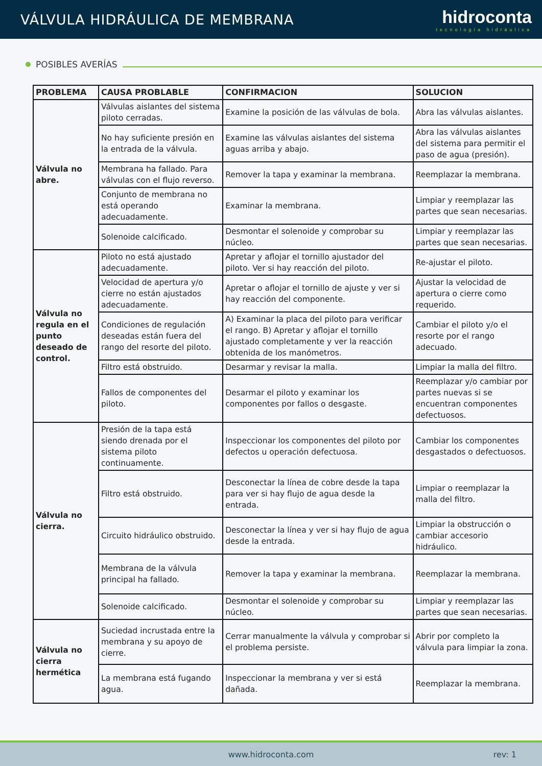VÁLVULA HIDRÁULICA DE MEMBRANA
hidroconta
tecnología hidráulica
POSIBLES AVERÍAS
| PROBLEMA | CAUSA PROBLABLE | CONFIRMACION | SOLUCION |
| --- | --- | --- | --- |
| Válvula no abre. | Válvulas aislantes del sistema piloto cerradas. | Examine la posición de las válvulas de bola. | Abra las válvulas aislantes. |
| | No hay suficiente presión en la entrada de la válvula. | Examine las válvulas aislantes del sistema aguas arriba y abajo. | Abra las válvulas aislantes del sistema para permitir el paso de agua (presión). |
| | Membrana ha fallado. Para válvulas con el flujo reverso. | Remover la tapa y examinar la membrana. | Reemplazar la membrana. |
| | Conjunto de membrana no está operando adecuadamente. | Examinar la membrana. | Limpiar y reemplazar las partes que sean necesarias. |
| | Solenoide calcificado. | Desmontar el solenoide y comprobar su núcleo. | Limpiar y reemplazar las partes que sean necesarias. |
| Válvula no regula en el punto deseado de control. | Piloto no está ajustado adecuadamente. | Apretar y aflojar el tornillo ajustador del piloto. Ver si hay reacción del piloto. | Re-ajustar el piloto. |
| | Velocidad de apertura y/o cierre no están ajustados adecuadamente. | Apretar o aflojar el tornillo de ajuste y ver si hay reacción del componente. | Ajustar la velocidad de apertura o cierre como requerido. |
| | Condiciones de regulación deseadas están fuera del rango del resorte del piloto. | A) Examinar la placa del piloto para verificar el rango. B) Apretar y aflojar el tornillo ajustado completamente y ver la reacción obtenida de los manómetros. | Cambiar el piloto y/o el resorte por el rango adecuado. |
| | Filtro está obstruido. | Desarmar y revisar la malla. | Limpiar la malla del filtro. |
| | Fallos de componentes del piloto. | Desarmar el piloto y examinar los componentes por fallos o desgaste. | Reemplazar y/o cambiar por partes nuevas si se encuentran componentes defectuosos. |
| Válvula no cierra. | Presión de la tapa está siendo drenada por el sistema piloto continuamente. | Inspeccionar los componentes del piloto por defectos u operación defectuosa. | Cambiar los componentes desgastados o defectuosos. |
| | Filtro está obstruido. | Desconectar la línea de cobre desde la tapa para ver si hay flujo de agua desde la entrada. | Limpiar o reemplazar la malla del filtro. |
| | Circuito hidráulico obstruido. | Desconectar la línea y ver si hay flujo de agua desde la entrada. | Limpiar la obstrucción o cambiar accesorio hidráulico. |
| | Membrana de la válvula principal ha fallado. | Remover la tapa y examinar la membrana. | Reemplazar la membrana. |
| | Solenoide calcificado. | Desmontar el solenoide y comprobar su núcleo. | Limpiar y reemplazar las partes que sean necesarias. |
| Válvula no cierra hermética | Suciedad incrustada entre la membrana y su apoyo de cierre. | Cerrar manualmente la válvula y comprobar si el problema persiste. | Abrir por completo la válvula para limpiar la zona. |
| | La membrana está fugando agua. | Inspeccionar la membrana y ver si está dañada. | Reemplazar la membrana. |
www.hidroconta.com rev: 1